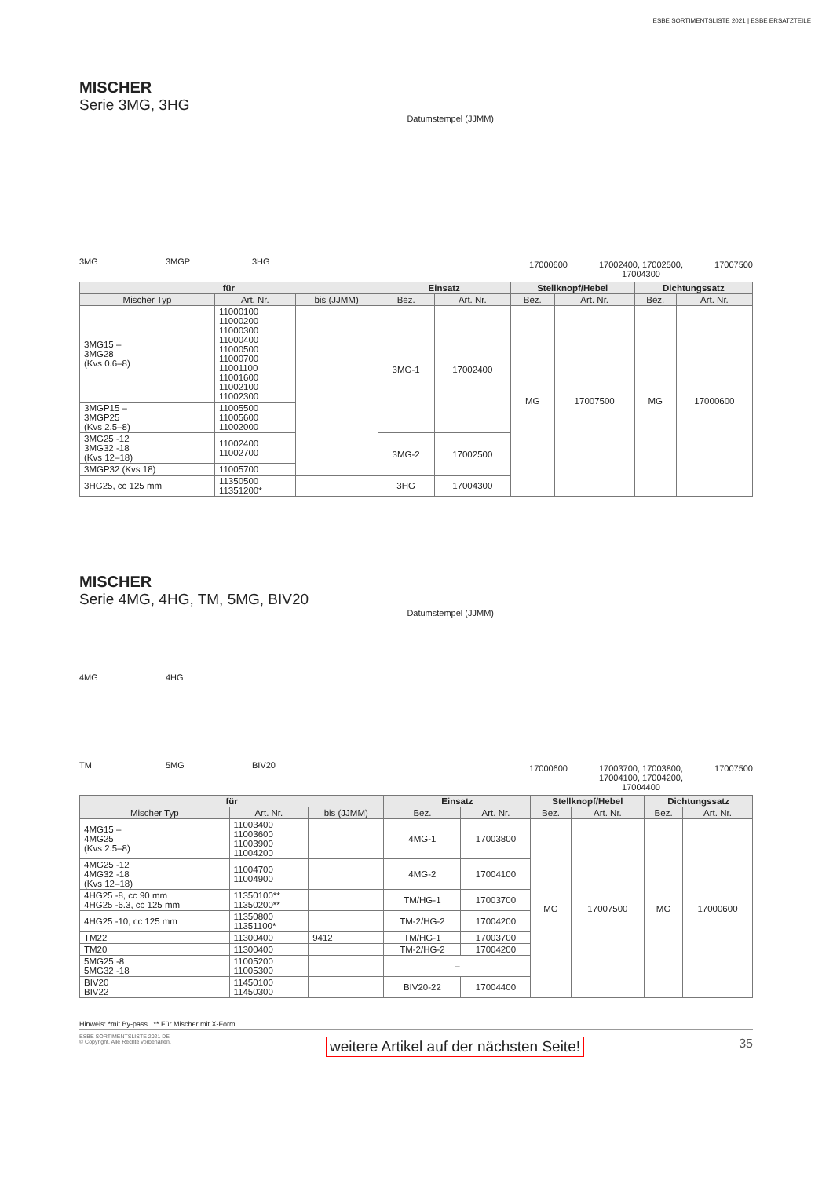ESBE SORTIMENTSLISTE 2021 | ESBE ERSATZTEILE
MISCHER
Serie 3MG, 3HG
Datumstempel (JJMM)
3MG 3MGP 3HG
17000600 17002400, 17002500,
17004300 17007500
| für | | | Einsatz | | Stellknopf/Hebel | | Dichtungssatz | |
| --- | --- | --- | --- | --- | --- | --- | --- | --- |
| Mischer Typ | Art. Nr. | bis (JJMM) | Bez. | Art. Nr. | Bez. | Art. Nr. | Bez. | Art. Nr. |
| 3MG15 – 3MG28 (Kvs 0.6–8) | 11000100 11000200 11000300 11000400 11000500 11000700 11001100 11001600 11002100 11002300 | | 3MG-1 | 17002400 | MG | 17007500 | MG | 17000600 |
| 3MGP15 – 3MGP25 (Kvs 2.5–8) | 11005500 11005600 11002000 | | | | | | | |
| 3MG25 -12 3MG32 -18 (Kvs 12–18) | 11002400 11002700 | | 3MG-2 | 17002500 | | | | |
| 3MGP32 (Kvs 18) | 11005700 | | | | | | | |
| 3HG25, cc 125 mm | 11350500 11351200* | | 3HG | 17004300 | | | | |
MISCHER
Serie 4MG, 4HG, TM, 5MG, BIV20
Datumstempel (JJMM)
4MG 4HG
TM 5MG BIV20
17000600 17003700, 17003800,
17004100, 17004200,
17004400 17007500
| für | | | Einsatz | | Stellknopf/Hebel | | Dichtungssatz | |
| --- | --- | --- | --- | --- | --- | --- | --- | --- |
| Mischer Typ | Art. Nr. | bis (JJMM) | Bez. | Art. Nr. | Bez. | Art. Nr. | Bez. | Art. Nr. |
| 4MG15 – 4MG25 (Kvs 2.5–8) | 11003400 11003600 11003900 11004200 | | 4MG-1 | 17003800 | MG | 17007500 | MG | 17000600 |
| 4MG25 -12 4MG32 -18 (Kvs 12–18) | 11004700 11004900 | | 4MG-2 | 17004100 | | | | |
| 4HG25 -8, cc 90 mm 4HG25 -6.3, cc 125 mm | 11350100** 11350200** | | TM/HG-1 | 17003700 | | | | |
| 4HG25 -10, cc 125 mm | 11350800 11351100* | | TM-2/HG-2 | 17004200 | | | | |
| TM22 | 11300400 | 9412 | TM/HG-1 | 17003700 | | | | |
| TM20 | 11300400 | | TM-2/HG-2 | 17004200 | | | | |
| 5MG25 -8 5MG32 -18 | 11005200 11005300 | | – | | | | | |
| BIV20 BIV22 | 11450100 11450300 | | BIV20-22 | 17004400 | | | | |
Hinweis: *mit By-pass ** Für Mischer mit X-Form
ESBE SORTIMENTSLISTE 2021 DE
© Copyright. Alle Rechte vorbehalten.
weitere Artikel auf der nächsten Seite!
35